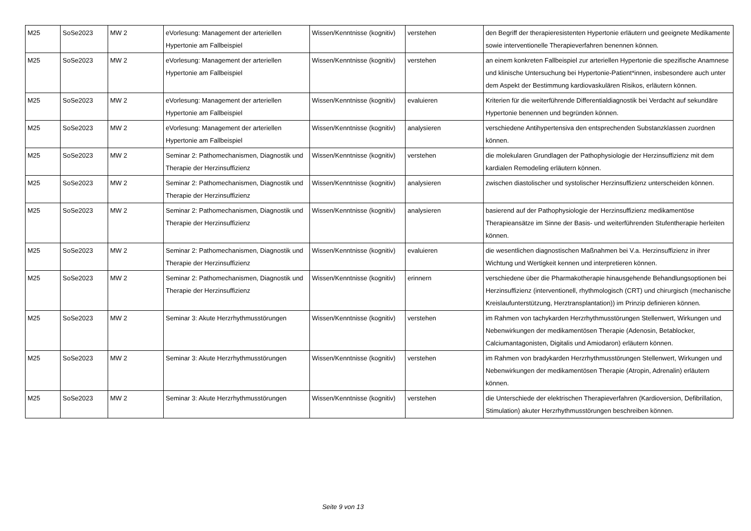| M25 | SoSe2023 | MW 2 | eVorlesung: Management der arteriellen Hypertonie am Fallbeispiel | Wissen/Kenntnisse (kognitiv) | verstehen | den Begriff der therapieresistenten Hypertonie erläutern und geeignete Medikamente sowie interventionelle Therapieverfahren benennen können. |
| M25 | SoSe2023 | MW 2 | eVorlesung: Management der arteriellen Hypertonie am Fallbeispiel | Wissen/Kenntnisse (kognitiv) | verstehen | an einem konkreten Fallbeispiel zur arteriellen Hypertonie die spezifische Anamnese und klinische Untersuchung bei Hypertonie-Patient*innen, insbesondere auch unter dem Aspekt der Bestimmung kardiovaskulären Risikos, erläutern können. |
| M25 | SoSe2023 | MW 2 | eVorlesung: Management der arteriellen Hypertonie am Fallbeispiel | Wissen/Kenntnisse (kognitiv) | evaluieren | Kriterien für die weiterführende Differentialdiagnostik bei Verdacht auf sekundäre Hypertonie benennen und begründen können. |
| M25 | SoSe2023 | MW 2 | eVorlesung: Management der arteriellen Hypertonie am Fallbeispiel | Wissen/Kenntnisse (kognitiv) | analysieren | verschiedene Antihypertensiva den entsprechenden Substanzklassen zuordnen können. |
| M25 | SoSe2023 | MW 2 | Seminar 2: Pathomechanismen, Diagnostik und Therapie der Herzinsuffizienz | Wissen/Kenntnisse (kognitiv) | verstehen | die molekularen Grundlagen der Pathophysiologie der Herzinsuffizienz mit dem kardialen Remodeling erläutern können. |
| M25 | SoSe2023 | MW 2 | Seminar 2: Pathomechanismen, Diagnostik und Therapie der Herzinsuffizienz | Wissen/Kenntnisse (kognitiv) | analysieren | zwischen diastolischer und systolischer Herzinsuffizienz unterscheiden können. |
| M25 | SoSe2023 | MW 2 | Seminar 2: Pathomechanismen, Diagnostik und Therapie der Herzinsuffizienz | Wissen/Kenntnisse (kognitiv) | analysieren | basierend auf der Pathophysiologie der Herzinsuffizienz medikamentöse Therapieansätze im Sinne der Basis- und weiterführenden Stufentherapie herleiten können. |
| M25 | SoSe2023 | MW 2 | Seminar 2: Pathomechanismen, Diagnostik und Therapie der Herzinsuffizienz | Wissen/Kenntnisse (kognitiv) | evaluieren | die wesentlichen diagnostischen Maßnahmen bei V.a. Herzinsuffizienz in ihrer Wichtung und Wertigkeit kennen und interpretieren können. |
| M25 | SoSe2023 | MW 2 | Seminar 2: Pathomechanismen, Diagnostik und Therapie der Herzinsuffizienz | Wissen/Kenntnisse (kognitiv) | erinnern | verschiedene über die Pharmakotherapie hinausgehende Behandlungsoptionen bei Herzinsuffizienz (interventionell, rhythmologisch (CRT) und chirurgisch (mechanische Kreislaufunterstützung, Herztransplantation)) im Prinzip definieren können. |
| M25 | SoSe2023 | MW 2 | Seminar 3: Akute Herzrhythmusstörungen | Wissen/Kenntnisse (kognitiv) | verstehen | im Rahmen von tachykarden Herzrhythmusstörungen Stellenwert, Wirkungen und Nebenwirkungen der medikamentösen Therapie (Adenosin, Betablocker, Calciumantagonisten, Digitalis und Amiodaron) erläutern können. |
| M25 | SoSe2023 | MW 2 | Seminar 3: Akute Herzrhythmusstörungen | Wissen/Kenntnisse (kognitiv) | verstehen | im Rahmen von bradykarden Herzrhythmusstörungen Stellenwert, Wirkungen und Nebenwirkungen der medikamentösen Therapie (Atropin, Adrenalin) erläutern können. |
| M25 | SoSe2023 | MW 2 | Seminar 3: Akute Herzrhythmusstörungen | Wissen/Kenntnisse (kognitiv) | verstehen | die Unterschiede der elektrischen Therapieverfahren (Kardioversion, Defibrillation, Stimulation) akuter Herzrhythmusstörungen beschreiben können. |
Seite 9 von 13